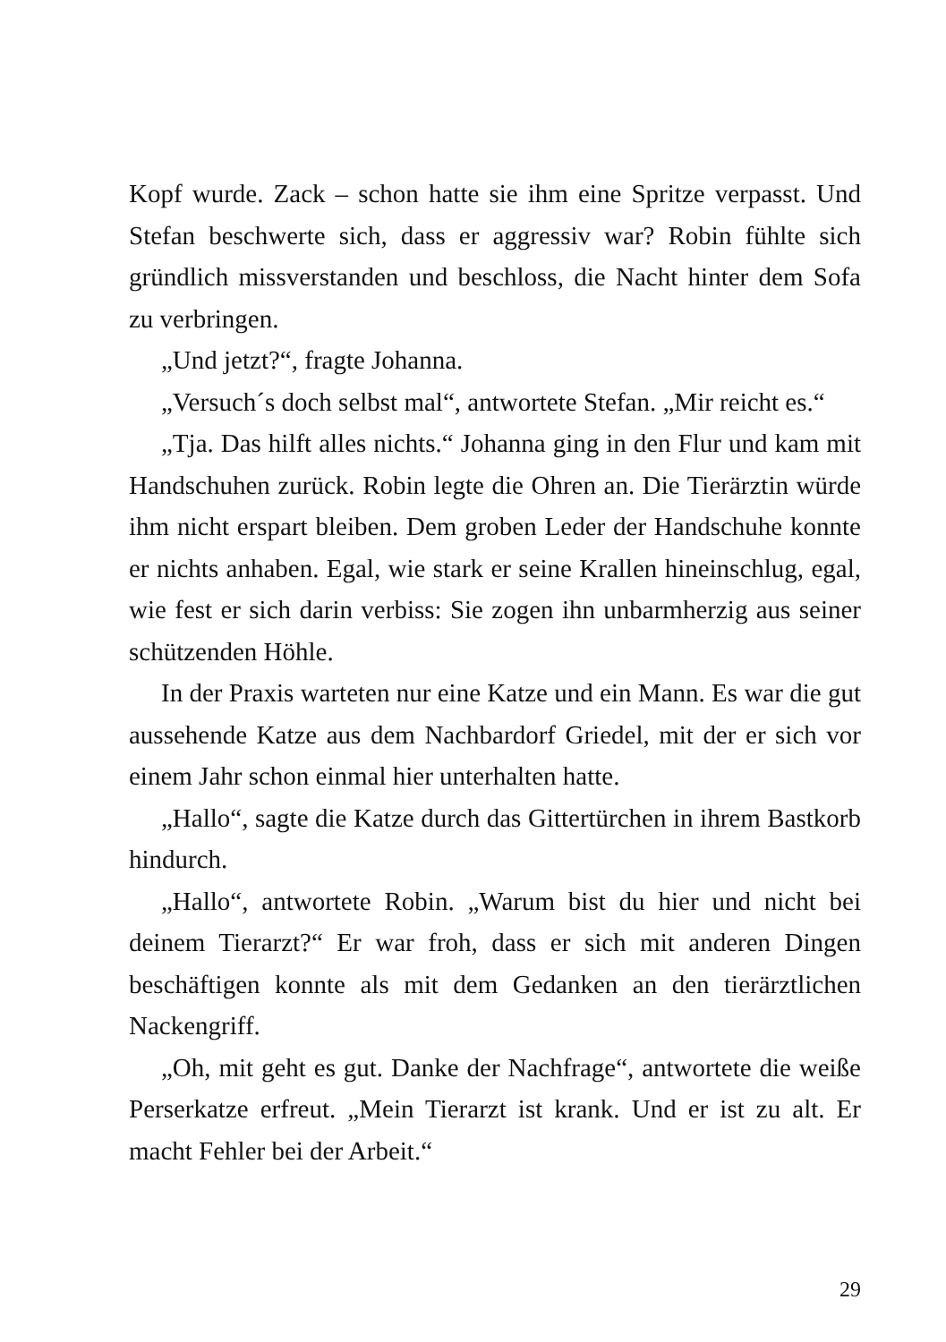Kopf wurde. Zack – schon hatte sie ihm eine Spritze verpasst. Und Stefan beschwerte sich, dass er aggressiv war? Robin fühlte sich gründlich missverstanden und beschloss, die Nacht hinter dem Sofa zu verbringen.
„Und jetzt?“, fragte Johanna.
„Versuch´s doch selbst mal“, antwortete Stefan. „Mir reicht es.“
„Tja. Das hilft alles nichts.“ Johanna ging in den Flur und kam mit Handschuhen zurück. Robin legte die Ohren an. Die Tierärztin würde ihm nicht erspart bleiben. Dem groben Leder der Handschuhe konnte er nichts anhaben. Egal, wie stark er seine Krallen hineinschlug, egal, wie fest er sich darin verbiss: Sie zogen ihn unbarmherzig aus seiner schützenden Höhle.
In der Praxis warteten nur eine Katze und ein Mann. Es war die gut aussehende Katze aus dem Nachbardorf Griedel, mit der er sich vor einem Jahr schon einmal hier unterhalten hatte.
„Hallo“, sagte die Katze durch das Gittertürchen in ihrem Bastkorb hindurch.
„Hallo“, antwortete Robin. „Warum bist du hier und nicht bei deinem Tierarzt?“ Er war froh, dass er sich mit anderen Dingen beschäftigen konnte als mit dem Gedanken an den tierärztlichen Nackengriff.
„Oh, mit geht es gut. Danke der Nachfrage“, antwortete die weiße Perserkatze erfreut. „Mein Tierarzt ist krank. Und er ist zu alt. Er macht Fehler bei der Arbeit.“
29